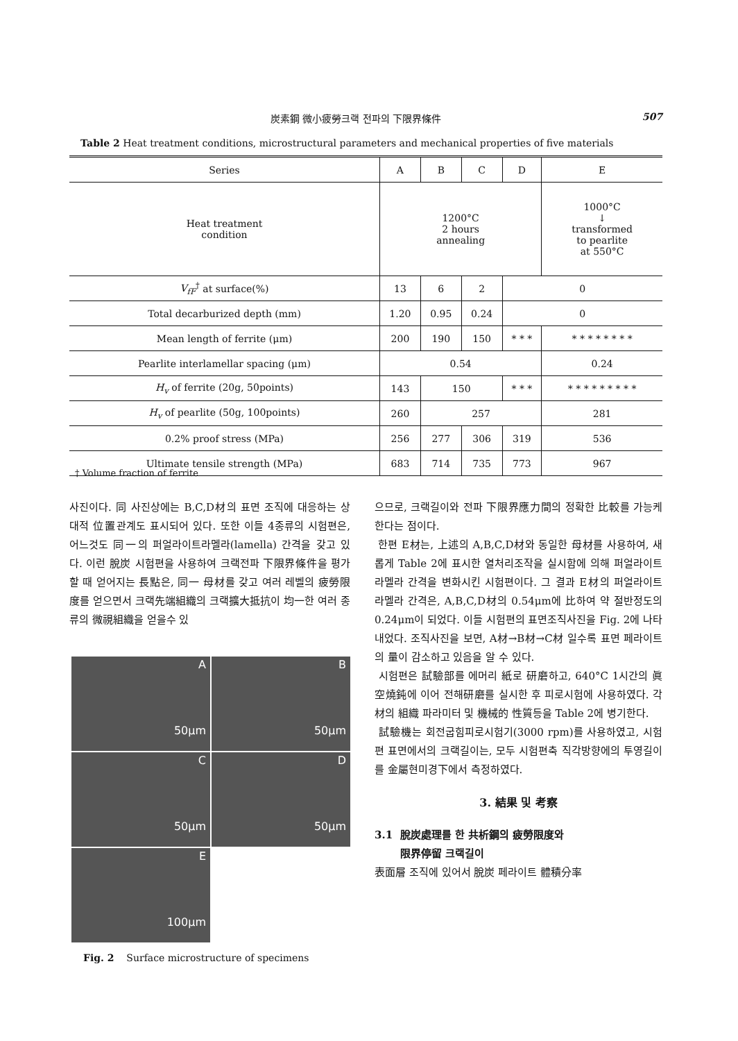炭素鋼 微小疲勞크랙 전파의 下限界條件 507
Table 2 Heat treatment conditions, microstructural parameters and mechanical properties of five materials
| Series | A | B | C | D | E |
| --- | --- | --- | --- | --- | --- |
| Heat treatment condition | 1200°C 2 hours annealing | | | | 1000°C ↓ transformed to pearlite at 550°C |
| V<sub>fF</sub><sup>†</sup> at surface(%) | 13 | 6 | 2 | 0 | |
| Total decarburized depth (mm) | 1.20 | 0.95 | 0.24 | 0 | |
| Mean length of ferrite (μm) | 200 | 190 | 150 | * * * | * * * * * * * * |
| Pearlite interlamellar spacing (μm) | 0.54 | | | | 0.24 |
| H<sub>v</sub> of ferrite (20g, 50points) | 143 | 150 | | * * * | * * * * * * * * * |
| H<sub>v</sub> of pearlite (50g, 100points) | 260 | 257 | | | 281 |
| 0.2% proof stress (MPa) | 256 | 277 | 306 | 319 | 536 |
| Ultimate tensile strength (MPa) | 683 | 714 | 735 | 773 | 967 |
† Volume fraction of ferrite
사진이다. 同 사진상에는 B,C,D材의 표면 조직에 대응하는 상대적 位置관계도 표시되어 있다. 또한 이들 4종류의 시험편은, 어느것도 同一의 퍼얼라이트라멜라(lamella) 간격을 갖고 있다. 이런 脫炭 시험편을 사용하여 크랙전파 下限界條件을 평가할 때 얻어지는 長點은, 同一 母材를 갖고 여러 레벨의 疲勞限度를 얻으면서 크랙先端組織의 크랙擴大抵抗이 均一한 여러 종류의 微視組織을 얻을수 있
A
50μm
B
50μm
C
50μm
D
50μm
E
100μm
Fig. 2 Surface microstructure of specimens
으므로, 크랙길이와 전파 下限界應力間의 정확한 比較를 가능케 한다는 점이다.
한편 E材는, 上述의 A,B,C,D材와 동일한 母材를 사용하여, 새롭게 Table 2에 표시한 열처리조작을 실시함에 의해 퍼얼라이트 라멜라 간격을 변화시킨 시험편이다. 그 결과 E材의 퍼얼라이트 라멜라 간격은, A,B,C,D材의 0.54μm에 比하여 약 절반정도의 0.24μm이 되었다. 이들 시험편의 표면조직사진을 Fig. 2에 나타내었다. 조직사진을 보면, A材→B材→C材 일수록 표면 페라이트의 量이 감소하고 있음을 알 수 있다.
시험편은 試驗部를 에머리 紙로 研磨하고, 640°C 1시간의 眞空燒鈍에 이어 전해研磨를 실시한 후 피로시험에 사용하였다. 각 材의 組織 파라미터 및 機械的 性質등을 Table 2에 병기한다.
試驗機는 회전굽힘피로시험기(3000 rpm)를 사용하였고, 시험편 표면에서의 크랙길이는, 모두 시험편축 직각방향에의 투영길이를 金屬현미경下에서 측정하였다.
3. 結果 및 考察
3.1 脫炭處理를 한 共析鋼의 疲勞限度와
限界停留 크랙길이
表面層 조직에 있어서 脫炭 페라이트 體積分率